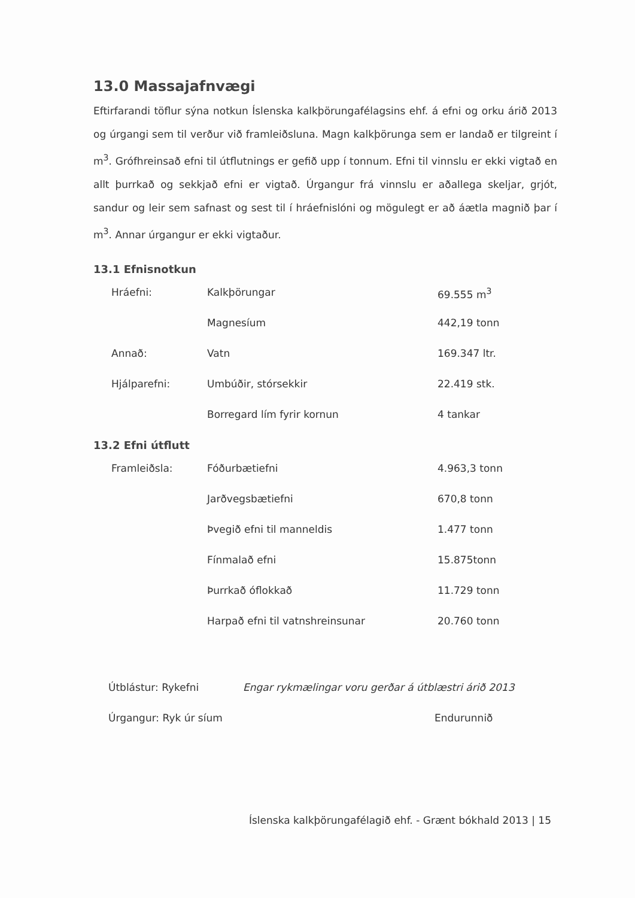13.0 Massajafnvægi
Eftirfarandi töflur sýna notkun Íslenska kalkþörungafélagsins ehf. á efni og orku árið 2013 og úrgangi sem til verður við framleiðsluna. Magn kalkþörunga sem er landað er tilgreint í m<sup>3</sup>. Grófhreinsað efni til útflutnings er gefið upp í tonnum. Efni til vinnslu er ekki vigtað en allt þurrkað og sekkjað efni er vigtað. Úrgangur frá vinnslu er aðallega skeljar, grjót, sandur og leir sem safnast og sest til í hráefnislóni og mögulegt er að áætla magnið þar í m<sup>3</sup>. Annar úrgangur er ekki vigtaður.
13.1 Efnisnotkun
| Hráefni: | Kalkþörungar | 69.555 m<sup>3</sup> |
| | Magnesíum | 442,19 tonn |
| Annað: | Vatn | 169.347 ltr. |
| Hjálparefni: | Umbúðir, stórsekkir | 22.419 stk. |
| | Borregard lím fyrir kornun | 4 tankar |
13.2 Efni útflutt
| Framleiðsla: | Fóðurbætiefni | 4.963,3 tonn |
| | Jarðvegsbætiefni | 670,8 tonn |
| | Þvegið efni til manneldis | 1.477 tonn |
| | Fínmalað efni | 15.875tonn |
| | Þurrkað óflokkað | 11.729 tonn |
| | Harpað efni til vatnshreinsunar | 20.760 tonn |
| Útblástur: Rykefni | Engar rykmælingar voru gerðar á útblæstri árið 2013 | |
| Úrgangur: Ryk úr síum | | Endurunnið |
Íslenska kalkþörungafélagið ehf. - Grænt bókhald 2013 | 15